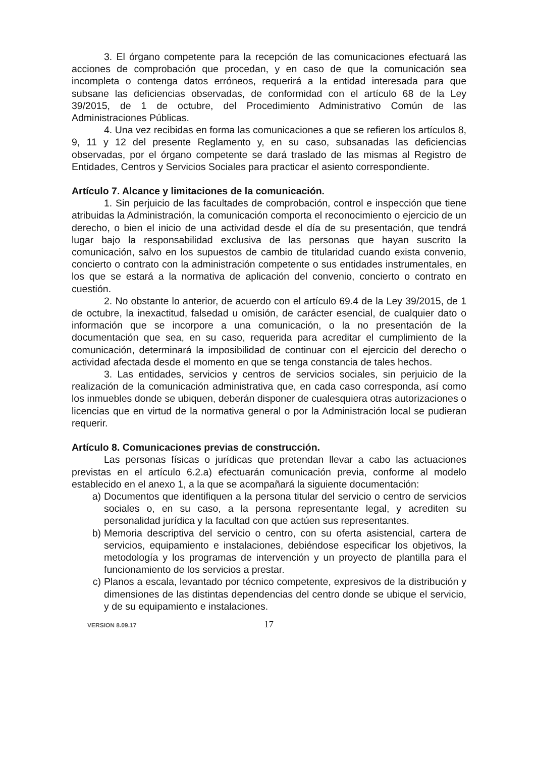3. El órgano competente para la recepción de las comunicaciones efectuará las acciones de comprobación que procedan, y en caso de que la comunicación sea incompleta o contenga datos erróneos, requerirá a la entidad interesada para que subsane las deficiencias observadas, de conformidad con el artículo 68 de la Ley 39/2015, de 1 de octubre, del Procedimiento Administrativo Común de las Administraciones Públicas.
4. Una vez recibidas en forma las comunicaciones a que se refieren los artículos 8, 9, 11 y 12 del presente Reglamento y, en su caso, subsanadas las deficiencias observadas, por el órgano competente se dará traslado de las mismas al Registro de Entidades, Centros y Servicios Sociales para practicar el asiento correspondiente.
Artículo 7. Alcance y limitaciones de la comunicación.
1. Sin perjuicio de las facultades de comprobación, control e inspección que tiene atribuidas la Administración, la comunicación comporta el reconocimiento o ejercicio de un derecho, o bien el inicio de una actividad desde el día de su presentación, que tendrá lugar bajo la responsabilidad exclusiva de las personas que hayan suscrito la comunicación, salvo en los supuestos de cambio de titularidad cuando exista convenio, concierto o contrato con la administración competente o sus entidades instrumentales, en los que se estará a la normativa de aplicación del convenio, concierto o contrato en cuestión.
2. No obstante lo anterior, de acuerdo con el artículo 69.4 de la Ley 39/2015, de 1 de octubre, la inexactitud, falsedad u omisión, de carácter esencial, de cualquier dato o información que se incorpore a una comunicación, o la no presentación de la documentación que sea, en su caso, requerida para acreditar el cumplimiento de la comunicación, determinará la imposibilidad de continuar con el ejercicio del derecho o actividad afectada desde el momento en que se tenga constancia de tales hechos.
3. Las entidades, servicios y centros de servicios sociales, sin perjuicio de la realización de la comunicación administrativa que, en cada caso corresponda, así como los inmuebles donde se ubiquen, deberán disponer de cualesquiera otras autorizaciones o licencias que en virtud de la normativa general o por la Administración local se pudieran requerir.
Artículo 8. Comunicaciones previas de construcción.
Las personas físicas o jurídicas que pretendan llevar a cabo las actuaciones previstas en el artículo 6.2.a) efectuarán comunicación previa, conforme al modelo establecido en el anexo 1, a la que se acompañará la siguiente documentación:
a) Documentos que identifiquen a la persona titular del servicio o centro de servicios sociales o, en su caso, a la persona representante legal, y acrediten su personalidad jurídica y la facultad con que actúen sus representantes.
b) Memoria descriptiva del servicio o centro, con su oferta asistencial, cartera de servicios, equipamiento e instalaciones, debiéndose especificar los objetivos, la metodología y los programas de intervención y un proyecto de plantilla para el funcionamiento de los servicios a prestar.
c) Planos a escala, levantado por técnico competente, expresivos de la distribución y dimensiones de las distintas dependencias del centro donde se ubique el servicio, y de su equipamiento e instalaciones.
VERSION 8.09.17 17